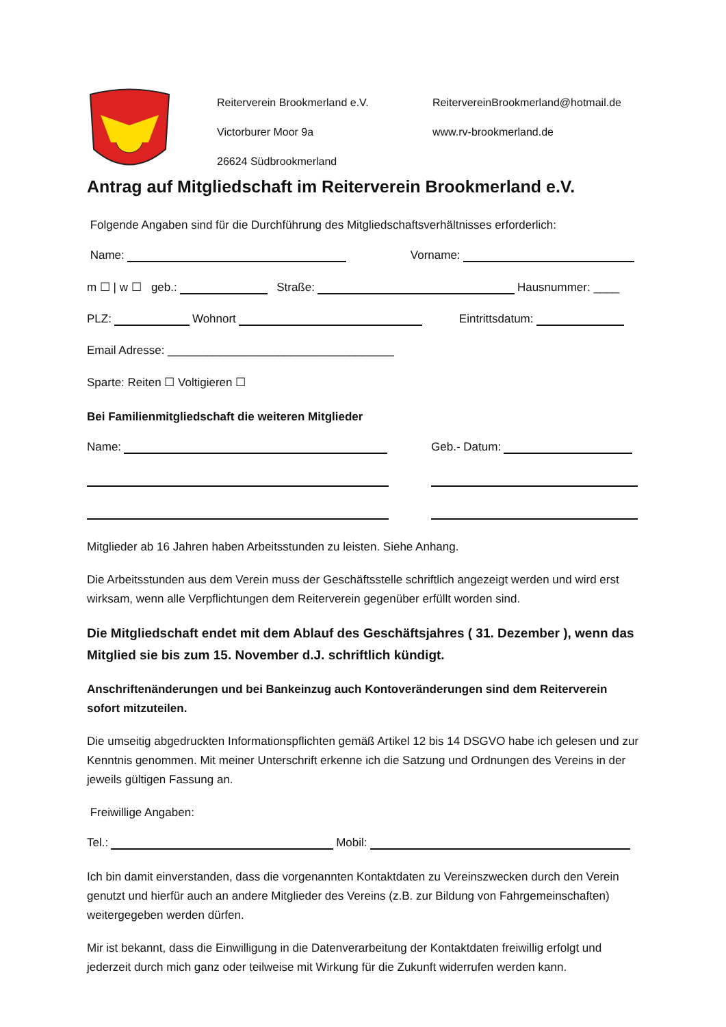Reiterverein Brookmerland e.V.
Victorburer Moor 9a
26624 Südbrookmerland
ReitervereinBrookmerland@hotmail.de
www.rv-brookmerland.de
Antrag auf Mitgliedschaft im Reiterverein Brookmerland e.V.
Folgende Angaben sind für die Durchführung des Mitgliedschaftsverhältnisses erforderlich:
Name: Vorname:
m ☐ | w ☐ geb.: Straße: Hausnummer: ____
PLZ: Wohnort Eintrittsdatum:
Email Adresse: ___________________________________
Sparte: Reiten ☐ Voltigieren ☐
Bei Familienmitgliedschaft die weiteren Mitglieder
Name: Geb.- Datum:
Mitglieder ab 16 Jahren haben Arbeitsstunden zu leisten. Siehe Anhang.
Die Arbeitsstunden aus dem Verein muss der Geschäftsstelle schriftlich angezeigt werden und wird erst wirksam, wenn alle Verpflichtungen dem Reiterverein gegenüber erfüllt worden sind.
Die Mitgliedschaft endet mit dem Ablauf des Geschäftsjahres ( 31. Dezember ), wenn das Mitglied sie bis zum 15. November d.J. schriftlich kündigt.
Anschriftenänderungen und bei Bankeinzug auch Kontoveränderungen sind dem Reiterverein sofort mitzuteilen.
Die umseitig abgedruckten Informationspflichten gemäß Artikel 12 bis 14 DSGVO habe ich gelesen und zur Kenntnis genommen. Mit meiner Unterschrift erkenne ich die Satzung und Ordnungen des Vereins in der jeweils gültigen Fassung an.
Freiwillige Angaben:
Tel.: Mobil:
Ich bin damit einverstanden, dass die vorgenannten Kontaktdaten zu Vereinszwecken durch den Verein genutzt und hierfür auch an andere Mitglieder des Vereins (z.B. zur Bildung von Fahrgemeinschaften) weitergegeben werden dürfen.
Mir ist bekannt, dass die Einwilligung in die Datenverarbeitung der Kontaktdaten freiwillig erfolgt und jederzeit durch mich ganz oder teilweise mit Wirkung für die Zukunft widerrufen werden kann.